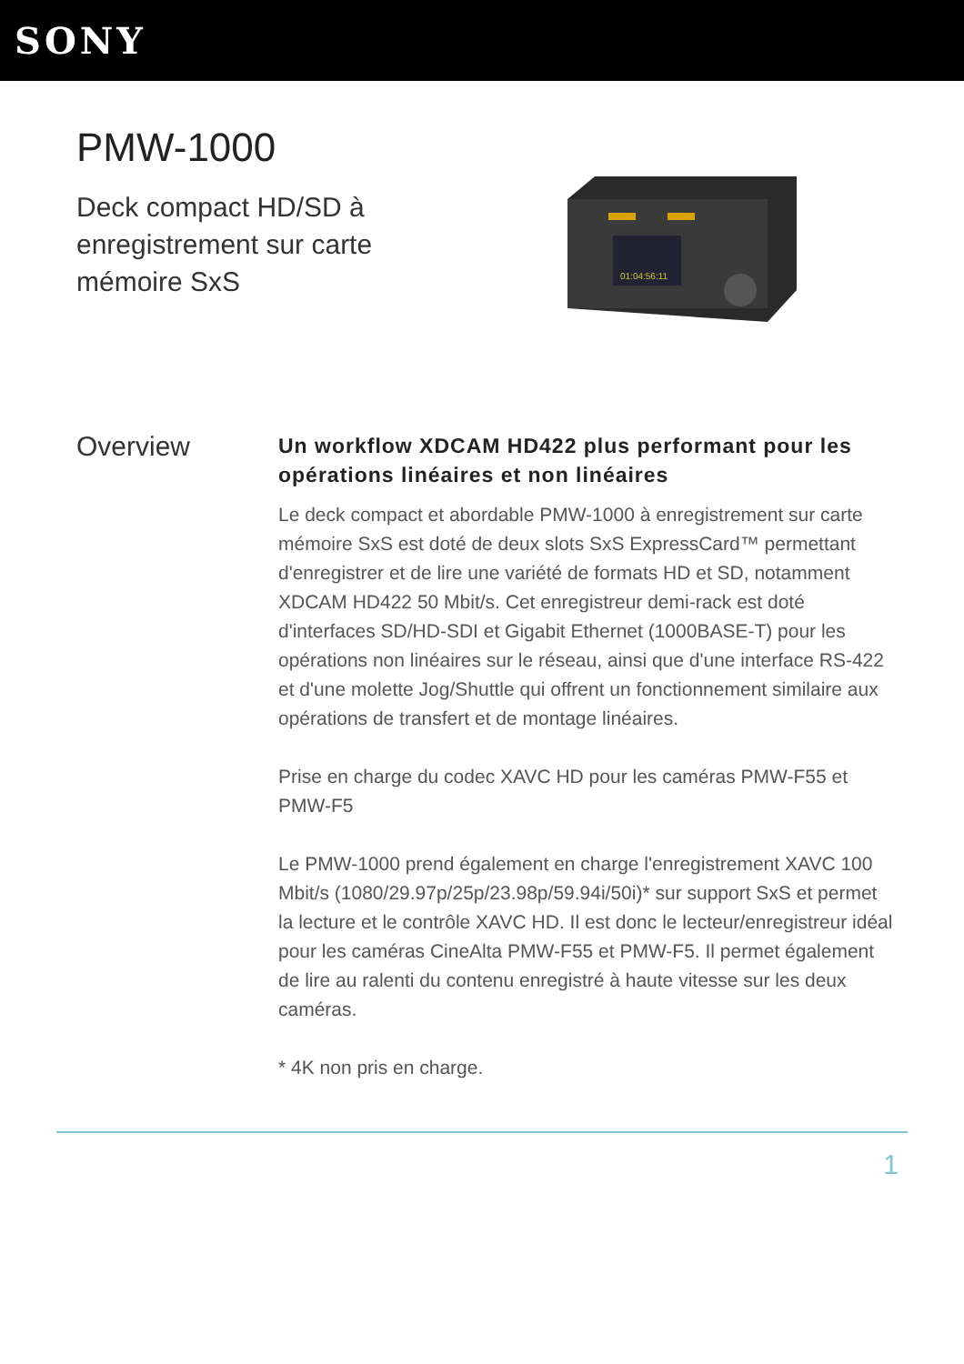SONY
PMW-1000
Deck compact HD/SD à enregistrement sur carte mémoire SxS
01:04:56:11
Overview
Un workflow XDCAM HD422 plus performant pour les opérations linéaires et non linéaires
Le deck compact et abordable PMW-1000 à enregistrement sur carte mémoire SxS est doté de deux slots SxS ExpressCard™ permettant d'enregistrer et de lire une variété de formats HD et SD, notamment XDCAM HD422 50 Mbit/s. Cet enregistreur demi-rack est doté d'interfaces SD/HD-SDI et Gigabit Ethernet (1000BASE-T) pour les opérations non linéaires sur le réseau, ainsi que d'une interface RS-422 et d'une molette Jog/Shuttle qui offrent un fonctionnement similaire aux opérations de transfert et de montage linéaires.
Prise en charge du codec XAVC HD pour les caméras PMW-F55 et PMW-F5
Le PMW-1000 prend également en charge l'enregistrement XAVC 100 Mbit/s (1080/29.97p/25p/23.98p/59.94i/50i)* sur support SxS et permet la lecture et le contrôle XAVC HD. Il est donc le lecteur/enregistreur idéal pour les caméras CineAlta PMW-F55 et PMW-F5. Il permet également de lire au ralenti du contenu enregistré à haute vitesse sur les deux caméras.
* 4K non pris en charge.
1